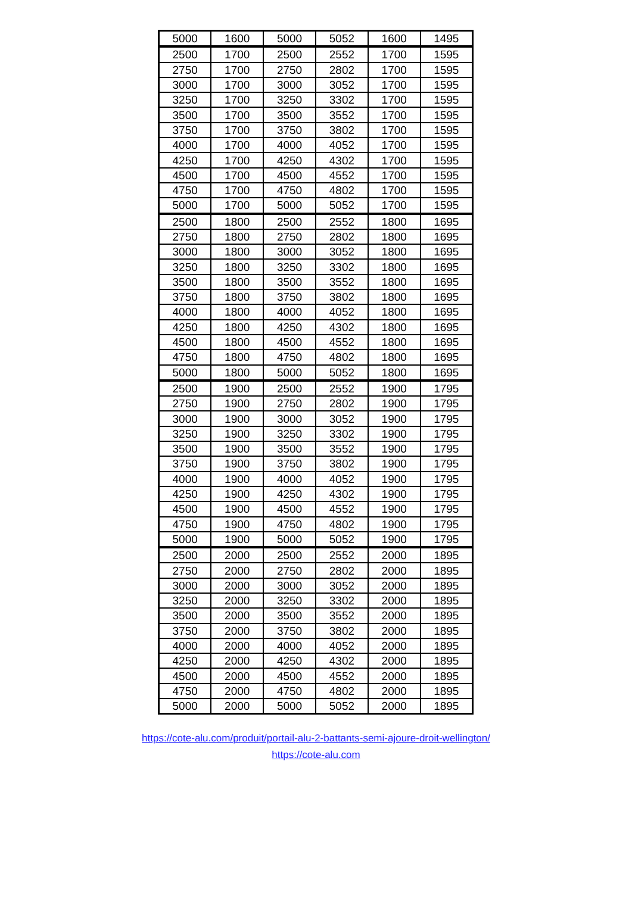| 5000 | 1600 | 5000 | 5052 | 1600 | 1495 |
| 2500 | 1700 | 2500 | 2552 | 1700 | 1595 |
| 2750 | 1700 | 2750 | 2802 | 1700 | 1595 |
| 3000 | 1700 | 3000 | 3052 | 1700 | 1595 |
| 3250 | 1700 | 3250 | 3302 | 1700 | 1595 |
| 3500 | 1700 | 3500 | 3552 | 1700 | 1595 |
| 3750 | 1700 | 3750 | 3802 | 1700 | 1595 |
| 4000 | 1700 | 4000 | 4052 | 1700 | 1595 |
| 4250 | 1700 | 4250 | 4302 | 1700 | 1595 |
| 4500 | 1700 | 4500 | 4552 | 1700 | 1595 |
| 4750 | 1700 | 4750 | 4802 | 1700 | 1595 |
| 5000 | 1700 | 5000 | 5052 | 1700 | 1595 |
| 2500 | 1800 | 2500 | 2552 | 1800 | 1695 |
| 2750 | 1800 | 2750 | 2802 | 1800 | 1695 |
| 3000 | 1800 | 3000 | 3052 | 1800 | 1695 |
| 3250 | 1800 | 3250 | 3302 | 1800 | 1695 |
| 3500 | 1800 | 3500 | 3552 | 1800 | 1695 |
| 3750 | 1800 | 3750 | 3802 | 1800 | 1695 |
| 4000 | 1800 | 4000 | 4052 | 1800 | 1695 |
| 4250 | 1800 | 4250 | 4302 | 1800 | 1695 |
| 4500 | 1800 | 4500 | 4552 | 1800 | 1695 |
| 4750 | 1800 | 4750 | 4802 | 1800 | 1695 |
| 5000 | 1800 | 5000 | 5052 | 1800 | 1695 |
| 2500 | 1900 | 2500 | 2552 | 1900 | 1795 |
| 2750 | 1900 | 2750 | 2802 | 1900 | 1795 |
| 3000 | 1900 | 3000 | 3052 | 1900 | 1795 |
| 3250 | 1900 | 3250 | 3302 | 1900 | 1795 |
| 3500 | 1900 | 3500 | 3552 | 1900 | 1795 |
| 3750 | 1900 | 3750 | 3802 | 1900 | 1795 |
| 4000 | 1900 | 4000 | 4052 | 1900 | 1795 |
| 4250 | 1900 | 4250 | 4302 | 1900 | 1795 |
| 4500 | 1900 | 4500 | 4552 | 1900 | 1795 |
| 4750 | 1900 | 4750 | 4802 | 1900 | 1795 |
| 5000 | 1900 | 5000 | 5052 | 1900 | 1795 |
| 2500 | 2000 | 2500 | 2552 | 2000 | 1895 |
| 2750 | 2000 | 2750 | 2802 | 2000 | 1895 |
| 3000 | 2000 | 3000 | 3052 | 2000 | 1895 |
| 3250 | 2000 | 3250 | 3302 | 2000 | 1895 |
| 3500 | 2000 | 3500 | 3552 | 2000 | 1895 |
| 3750 | 2000 | 3750 | 3802 | 2000 | 1895 |
| 4000 | 2000 | 4000 | 4052 | 2000 | 1895 |
| 4250 | 2000 | 4250 | 4302 | 2000 | 1895 |
| 4500 | 2000 | 4500 | 4552 | 2000 | 1895 |
| 4750 | 2000 | 4750 | 4802 | 2000 | 1895 |
| 5000 | 2000 | 5000 | 5052 | 2000 | 1895 |
https://cote-alu.com/produit/portail-alu-2-battants-semi-ajoure-droit-wellington/
https://cote-alu.com